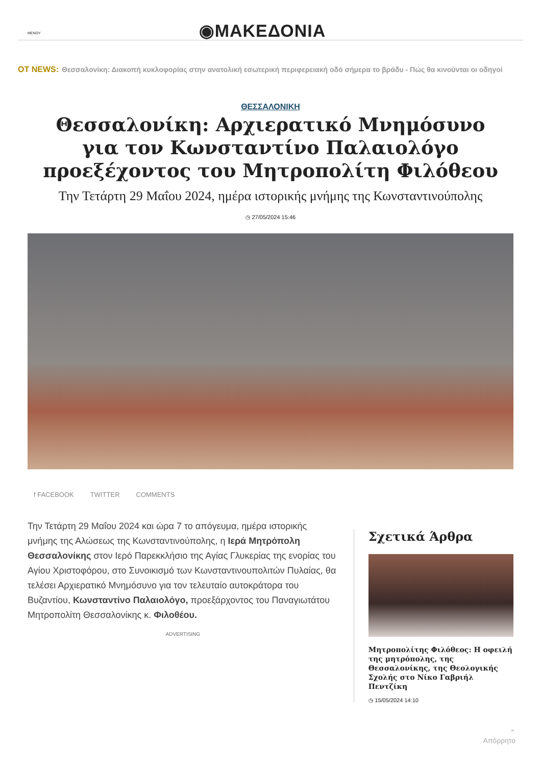MENOY
◉ΜΑΚΕΔΟΝΙΑ
OT NEWS: Θεσσαλονίκη: Διακοπή κυκλοφορίας στην ανατολική εσωτερική περιφερειακή οδό σήμερα το βράδυ - Πώς θα κινούνται οι οδηγοί
ΘΕΣΣΑΛΟΝΙΚΗ
Θεσσαλονίκη: Αρχιερατικό Μνημόσυνο για τον Κωνσταντίνο Παλαιολόγο προεξέχοντος του Μητροπολίτη Φιλόθεου
Την Τετάρτη 29 Μαΐου 2024, ημέρα ιστορικής μνήμης της Κωνσταντινούπολης
◷ 27/05/2024 15:46
f FACEBOOK TWITTER COMMENTS
Την Τετάρτη 29 Μαΐου 2024 και ώρα 7 το απόγευμα, ημέρα ιστορικής μνήμης της Αλώσεως της Κωνσταντινούπολης, η Ιερά Μητρόπολη Θεσσαλονίκης στον Ιερό Παρεκκλήσιο της Αγίας Γλυκερίας της ενορίας του Αγίου Χριστοφόρου, στο Συνοικισμό των Κωνσταντινουπολιτών Πυλαίας, θα τελέσει Αρχιερατικό Μνημόσυνο για τον τελευταίο αυτοκράτορα του Βυζαντίου, Κωνσταντίνο Παλαιολόγο, προεξάρχοντος του Παναγιωτάτου Μητροπολίτη Θεσσαλονίκης κ. Φιλοθέου.
ADVERTISING
Σχετικά Άρθρα
Μητροπολίτης Φιλόθεος: Η οφειλή της μητρόπολης, της Θεσσαλονίκης, της Θεολογικής Σχολής στο Νίκο Γαβριήλ Πεντζίκη
◷ 15/05/2024 14:10
⌃
Απόρρητο